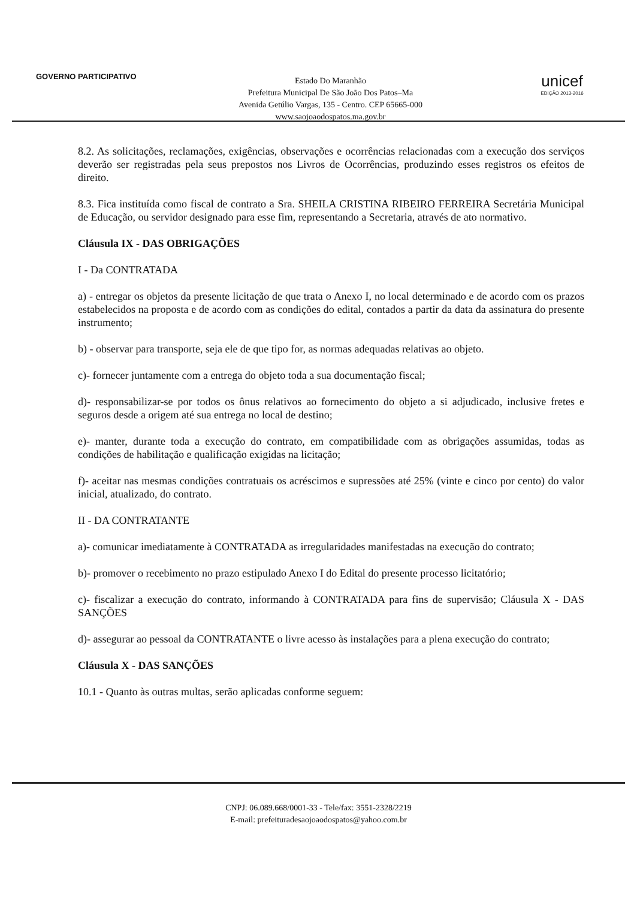GOVERNO PARTICIPATIVO
Estado Do Maranhão
Prefeitura Municipal De São João Dos Patos–Ma
Avenida Getúlio Vargas, 135 - Centro. CEP 65665-000
www.saojoaodospatos.ma.gov.br
unicef
EDIÇÃO 2013-2016
8.2. As solicitações, reclamações, exigências, observações e ocorrências relacionadas com a execução dos serviços deverão ser registradas pela seus prepostos nos Livros de Ocorrências, produzindo esses registros os efeitos de direito.
8.3. Fica instituída como fiscal de contrato a Sra. SHEILA CRISTINA RIBEIRO FERREIRA Secretária Municipal de Educação, ou servidor designado para esse fim, representando a Secretaria, através de ato normativo.
Cláusula IX - DAS OBRIGAÇÕES
I - Da CONTRATADA
a) - entregar os objetos da presente licitação de que trata o Anexo I, no local determinado e de acordo com os prazos estabelecidos na proposta e de acordo com as condições do edital, contados a partir da data da assinatura do presente instrumento;
b) - observar para transporte, seja ele de que tipo for, as normas adequadas relativas ao objeto.
c)- fornecer juntamente com a entrega do objeto toda a sua documentação fiscal;
d)- responsabilizar-se por todos os ônus relativos ao fornecimento do objeto a si adjudicado, inclusive fretes e seguros desde a origem até sua entrega no local de destino;
e)- manter, durante toda a execução do contrato, em compatibilidade com as obrigações assumidas, todas as condições de habilitação e qualificação exigidas na licitação;
f)- aceitar nas mesmas condições contratuais os acréscimos e supressões até 25% (vinte e cinco por cento) do valor inicial, atualizado, do contrato.
II - DA CONTRATANTE
a)- comunicar imediatamente à CONTRATADA as irregularidades manifestadas na execução do contrato;
b)- promover o recebimento no prazo estipulado Anexo I do Edital do presente processo licitatório;
c)- fiscalizar a execução do contrato, informando à CONTRATADA para fins de supervisão; Cláusula X - DAS SANÇÕES
d)- assegurar ao pessoal da CONTRATANTE o livre acesso às instalações para a plena execução do contrato;
Cláusula X - DAS SANÇÕES
10.1 - Quanto às outras multas, serão aplicadas conforme seguem:
CNPJ: 06.089.668/0001-33 - Tele/fax: 3551-2328/2219
E-mail: prefeituradesaojoaodospatos@yahoo.com.br